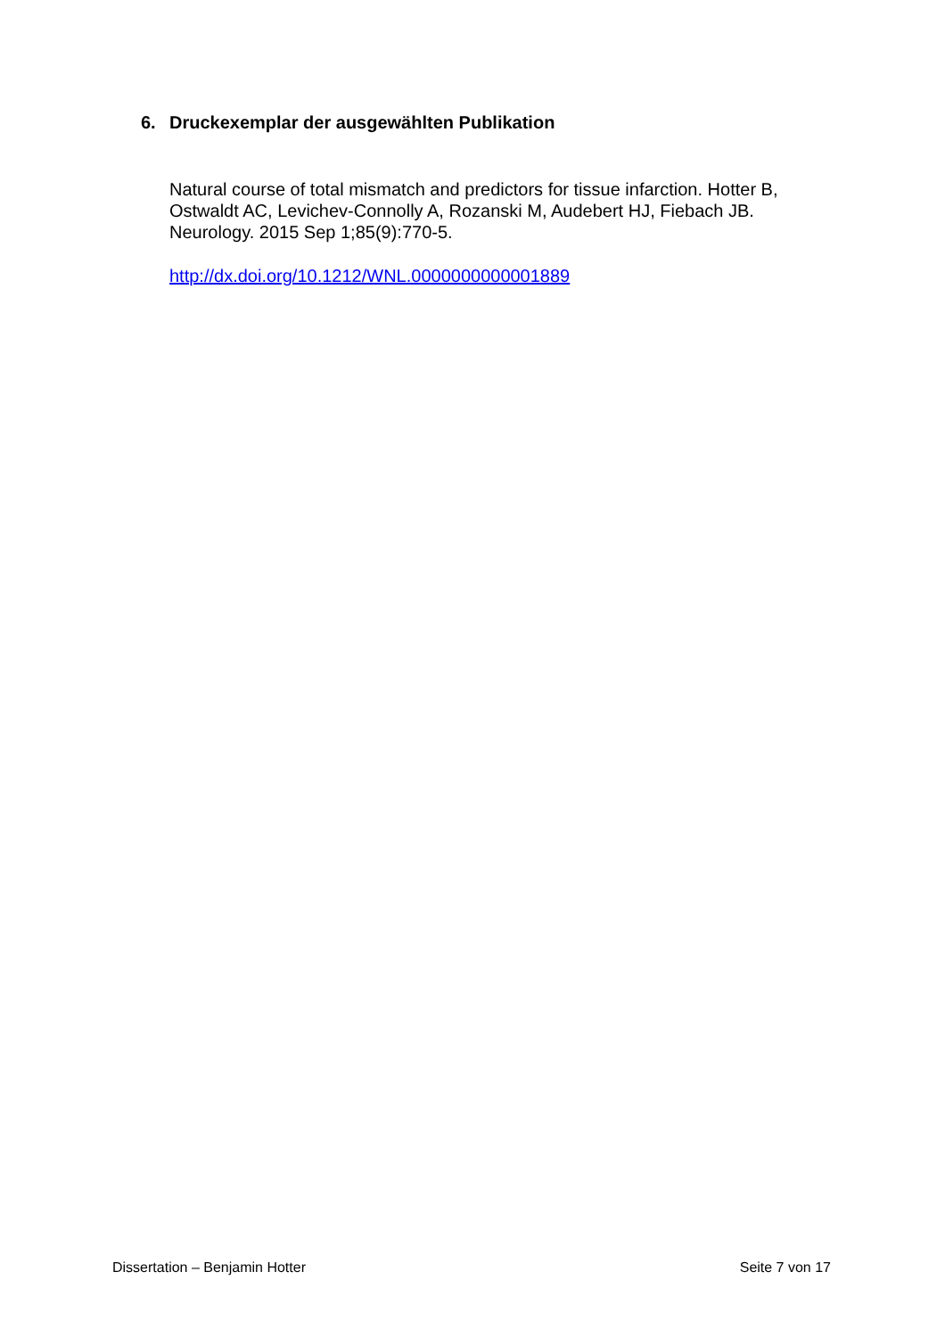6. Druckexemplar der ausgewählten Publikation
Natural course of total mismatch and predictors for tissue infarction. Hotter B, Ostwaldt AC, Levichev-Connolly A, Rozanski M, Audebert HJ, Fiebach JB. Neurology. 2015 Sep 1;85(9):770-5.
http://dx.doi.org/10.1212/WNL.0000000000001889
Dissertation – Benjamin Hotter Seite 7 von 17